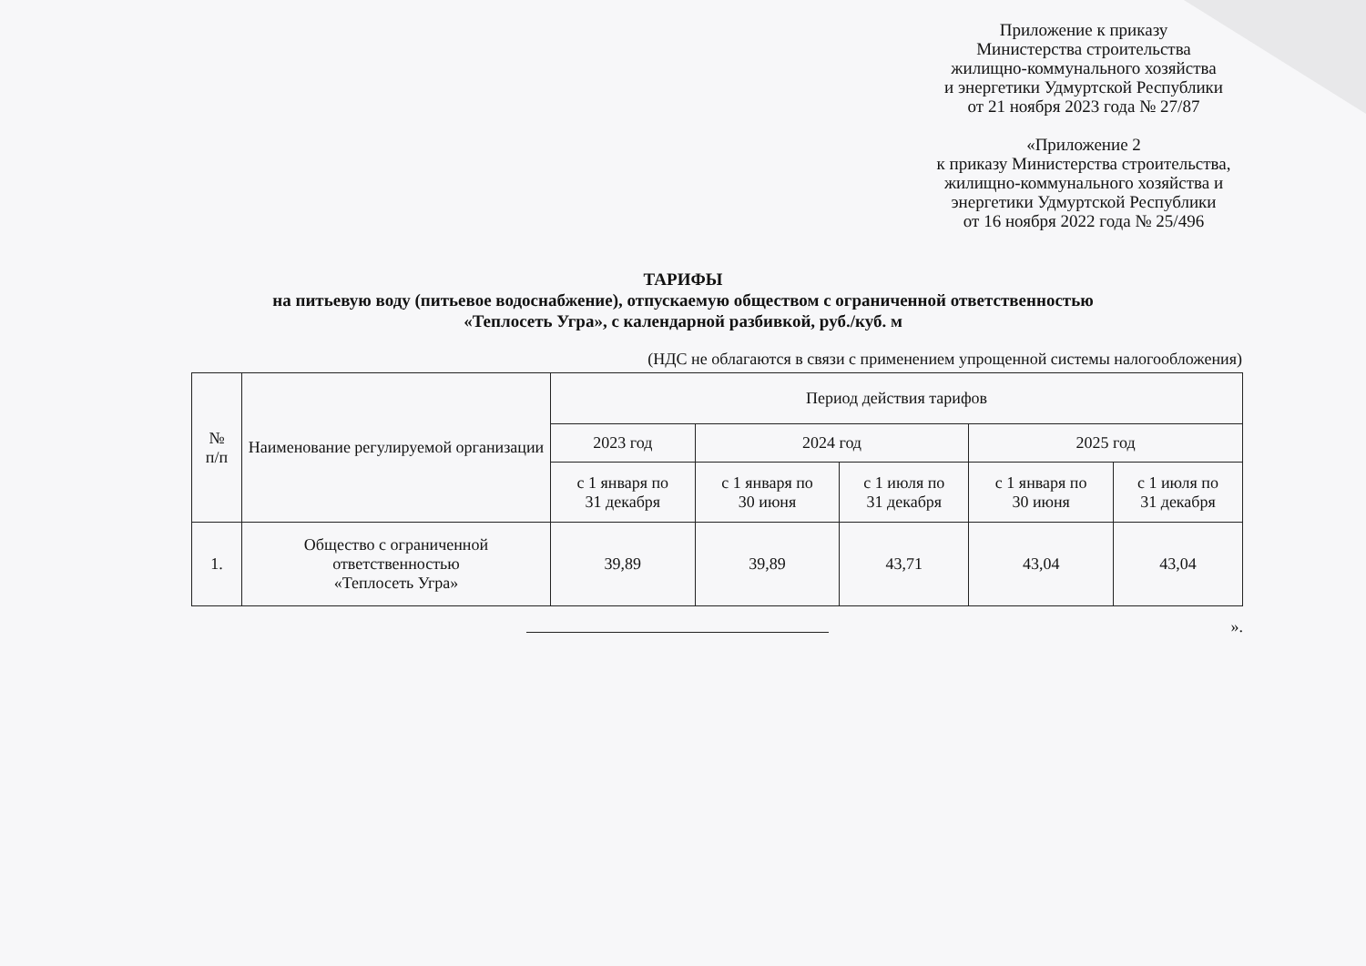Приложение к приказу
Министерства строительства
жилищно-коммунального хозяйства
и энергетики Удмуртской Республики
от 21 ноября 2023 года № 27/87
«Приложение 2
к приказу Министерства строительства,
жилищно-коммунального хозяйства и
энергетики Удмуртской Республики
от 16 ноября 2022 года № 25/496
ТАРИФЫ
на питьевую воду (питьевое водоснабжение), отпускаемую обществом с ограниченной ответственностью
«Теплосеть Угра», с календарной разбивкой, руб./куб. м
(НДС не облагаются в связи с применением упрощенной системы налогообложения)
| № п/п | Наименование регулируемой организации | Период действия тарифов | | | | |
| --- | --- | --- | --- | --- | --- | --- |
| | | 2023 год | 2024 год | | 2025 год | |
| | | с 1 января по 31 декабря | с 1 января по 30 июня | с 1 июля по 31 декабря | с 1 января по 30 июня | с 1 июля по 31 декабря |
| 1. | Общество с ограниченной ответственностью «Теплосеть Угра» | 39,89 | 39,89 | 43,71 | 43,04 | 43,04 |
».